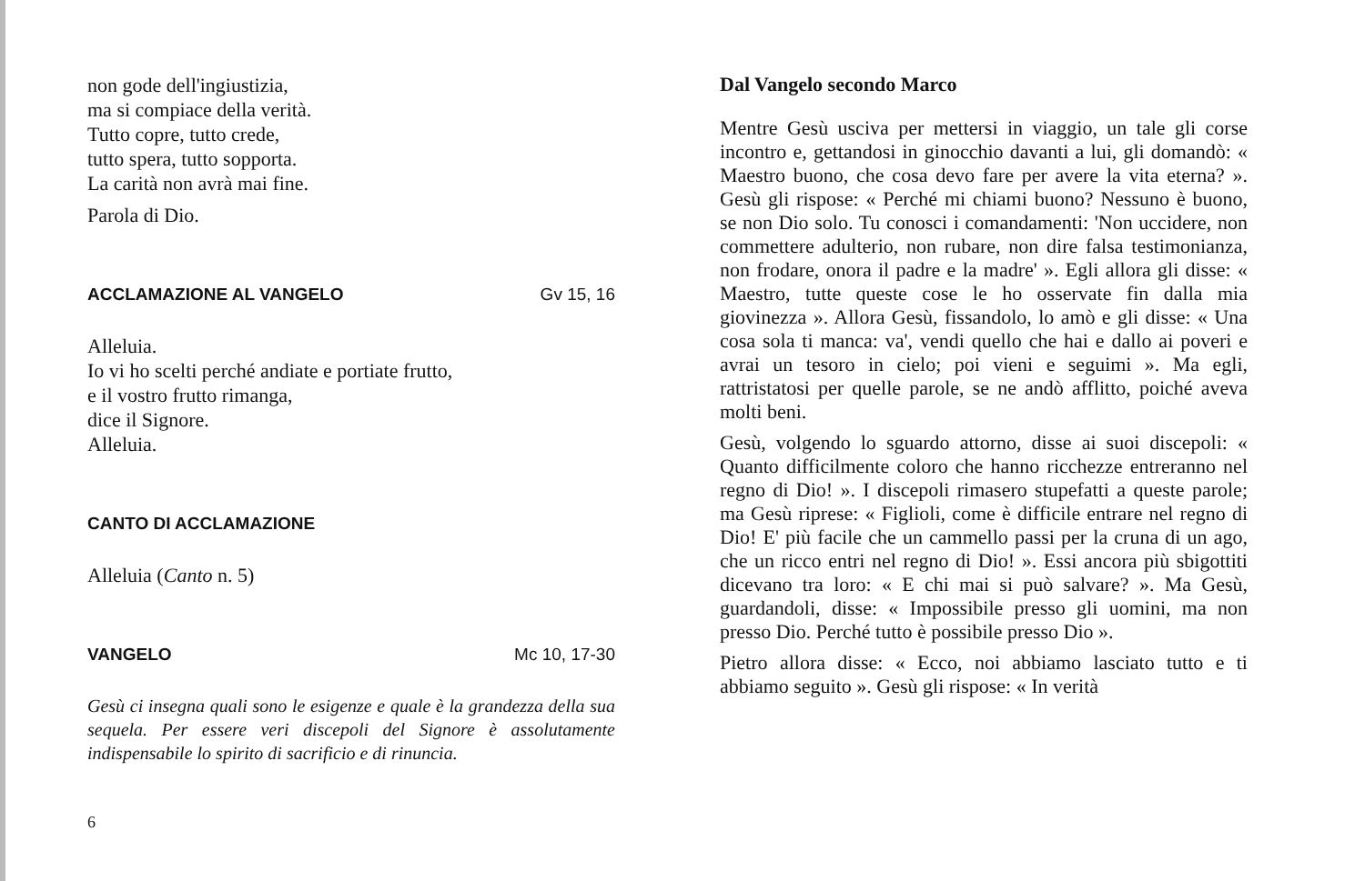non gode dell'ingiustizia,
ma si compiace della verità.
Tutto copre, tutto crede,
tutto spera, tutto sopporta.
La carità non avrà mai fine.
Parola di Dio.
ACCLAMAZIONE AL VANGELO Gv 15, 16
Alleluia.
Io vi ho scelti perché andiate e portiate frutto,
e il vostro frutto rimanga,
dice il Signore.
Alleluia.
CANTO DI ACCLAMAZIONE
Alleluia (Canto n. 5)
VANGELO Mc 10, 17-30
Gesù ci insegna quali sono le esigenze e quale è la grandezza della sua sequela. Per essere veri discepoli del Signore è assolutamente indispensabile lo spirito di sacrificio e di rinuncia.
6
Dal Vangelo secondo Marco
Mentre Gesù usciva per mettersi in viaggio, un tale gli corse incontro e, gettandosi in ginocchio davanti a lui, gli domandò: « Maestro buono, che cosa devo fare per avere la vita eterna? ». Gesù gli rispose: « Perché mi chiami buono? Nessuno è buono, se non Dio solo. Tu conosci i comandamenti: 'Non uccidere, non commettere adulterio, non rubare, non dire falsa testimonianza, non frodare, onora il padre e la madre' ». Egli allora gli disse: « Maestro, tutte queste cose le ho osservate fin dalla mia giovinezza ». Allora Gesù, fissandolo, lo amò e gli disse: « Una cosa sola ti manca: va', vendi quello che hai e dallo ai poveri e avrai un tesoro in cielo; poi vieni e seguimi ». Ma egli, rattristatosi per quelle parole, se ne andò afflitto, poiché aveva molti beni.
Gesù, volgendo lo sguardo attorno, disse ai suoi discepoli: « Quanto difficilmente coloro che hanno ricchezze entreranno nel regno di Dio! ». I discepoli rimasero stupefatti a queste parole; ma Gesù riprese: « Figlioli, come è difficile entrare nel regno di Dio! E' più facile che un cammello passi per la cruna di un ago, che un ricco entri nel regno di Dio! ». Essi ancora più sbigottiti dicevano tra loro: « E chi mai si può salvare? ». Ma Gesù, guardandoli, disse: « Impossibile presso gli uomini, ma non presso Dio. Perché tutto è possibile presso Dio ».
Pietro allora disse: « Ecco, noi abbiamo lasciato tutto e ti abbiamo seguito ». Gesù gli rispose: « In verità